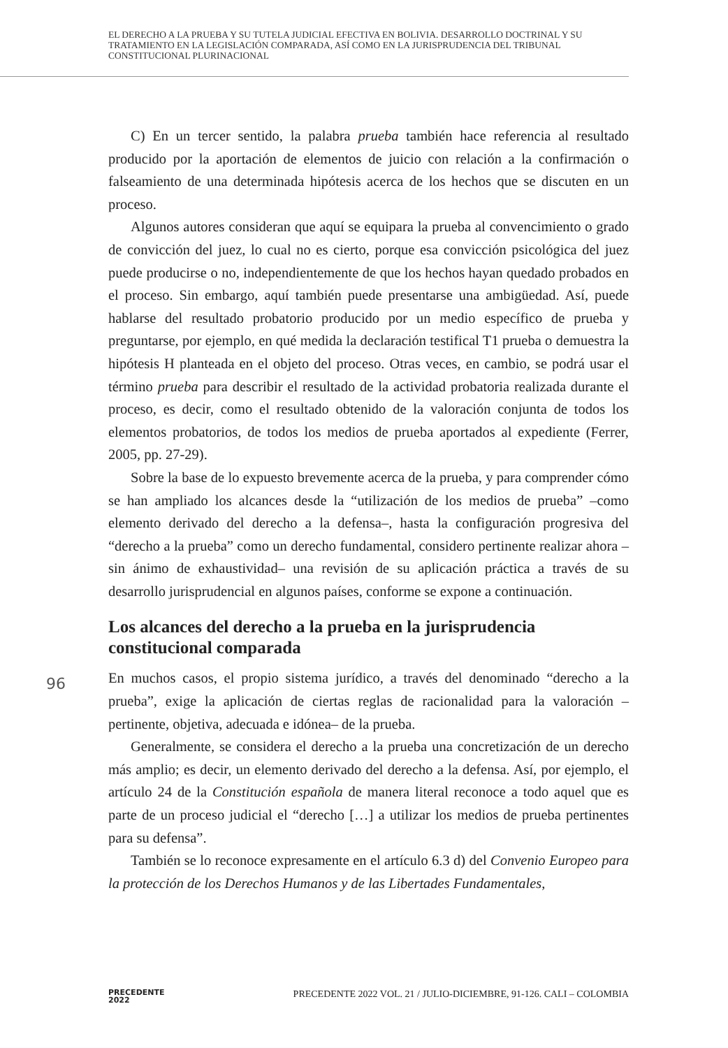EL DERECHO A LA PRUEBA Y SU TUTELA JUDICIAL EFECTIVA EN BOLIVIA. DESARROLLO DOCTRINAL Y SU TRATAMIENTO EN LA LEGISLACIÓN COMPARADA, ASÍ COMO EN LA JURISPRUDENCIA DEL TRIBUNAL CONSTITUCIONAL PLURINACIONAL
C) En un tercer sentido, la palabra prueba también hace referencia al resultado producido por la aportación de elementos de juicio con relación a la confirmación o falseamiento de una determinada hipótesis acerca de los hechos que se discuten en un proceso.
Algunos autores consideran que aquí se equipara la prueba al convencimiento o grado de convicción del juez, lo cual no es cierto, porque esa convicción psicológica del juez puede producirse o no, independientemente de que los hechos hayan quedado probados en el proceso. Sin embargo, aquí también puede presentarse una ambigüedad. Así, puede hablarse del resultado probatorio producido por un medio específico de prueba y preguntarse, por ejemplo, en qué medida la declaración testifical T1 prueba o demuestra la hipótesis H planteada en el objeto del proceso. Otras veces, en cambio, se podrá usar el término prueba para describir el resultado de la actividad probatoria realizada durante el proceso, es decir, como el resultado obtenido de la valoración conjunta de todos los elementos probatorios, de todos los medios de prueba aportados al expediente (Ferrer, 2005, pp. 27-29).
Sobre la base de lo expuesto brevemente acerca de la prueba, y para comprender cómo se han ampliado los alcances desde la “utilización de los medios de prueba” –como elemento derivado del derecho a la defensa–, hasta la configuración progresiva del “derecho a la prueba” como un derecho fundamental, considero pertinente realizar ahora –sin ánimo de exhaustividad– una revisión de su aplicación práctica a través de su desarrollo jurisprudencial en algunos países, conforme se expone a continuación.
Los alcances del derecho a la prueba en la jurisprudencia constitucional comparada
En muchos casos, el propio sistema jurídico, a través del denominado “derecho a la prueba”, exige la aplicación de ciertas reglas de racionalidad para la valoración –pertinente, objetiva, adecuada e idónea– de la prueba.
Generalmente, se considera el derecho a la prueba una concretización de un derecho más amplio; es decir, un elemento derivado del derecho a la defensa. Así, por ejemplo, el artículo 24 de la Constitución española de manera literal reconoce a todo aquel que es parte de un proceso judicial el “derecho […] a utilizar los medios de prueba pertinentes para su defensa”.
También se lo reconoce expresamente en el artículo 6.3 d) del Convenio Europeo para la protección de los Derechos Humanos y de las Libertades Fundamentales,
96
PRECEDENTE
2022
PRECEDENTE 2022 VOL. 21 / JULIO-DICIEMBRE, 91-126. CALI – COLOMBIA